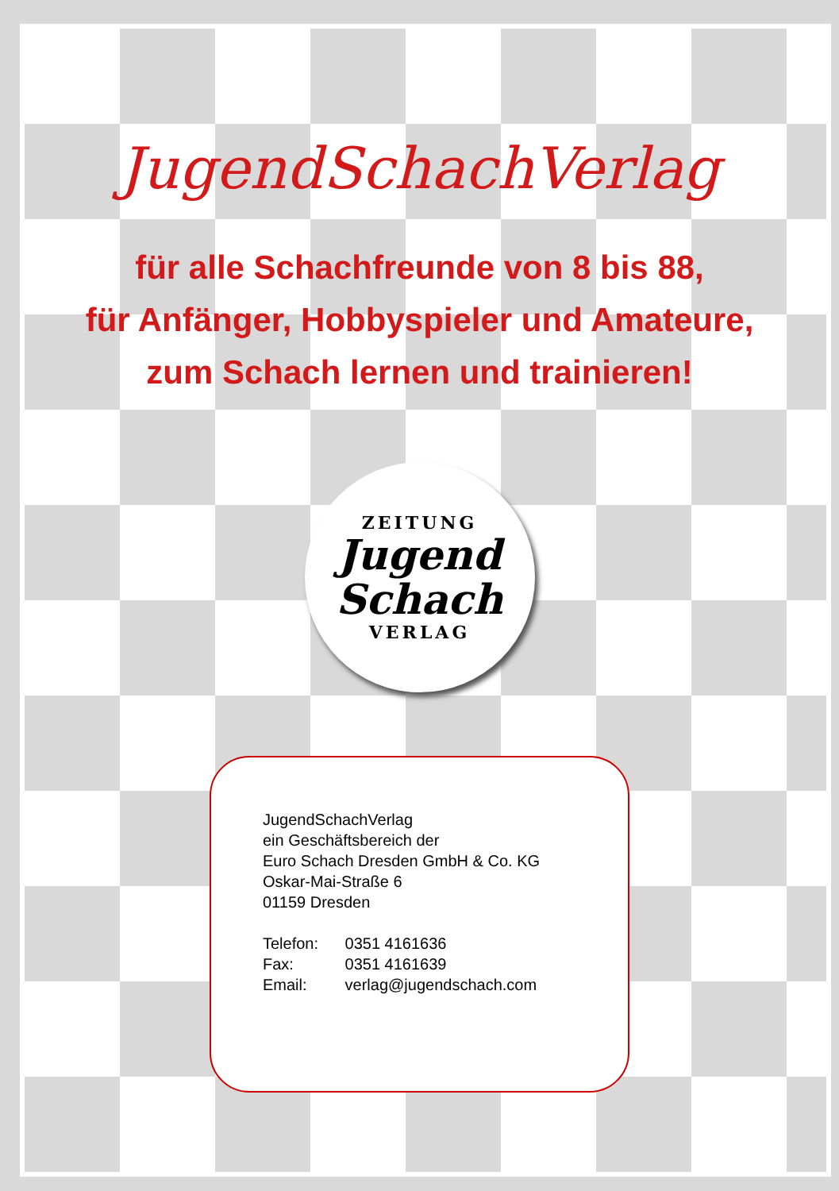JugendSchachVerlag
für alle Schachfreunde von 8 bis 88,
für Anfänger, Hobbyspieler und Amateure,
zum Schach lernen und trainieren!
ZEITUNG
Jugend
Schach
VERLAG
JugendSchachVerlag
ein Geschäftsbereich der
Euro Schach Dresden GmbH & Co. KG
Oskar-Mai-Straße 6
01159 Dresden
Telefon: 0351 4161636
Fax: 0351 4161639
Email: verlag@jugendschach.com